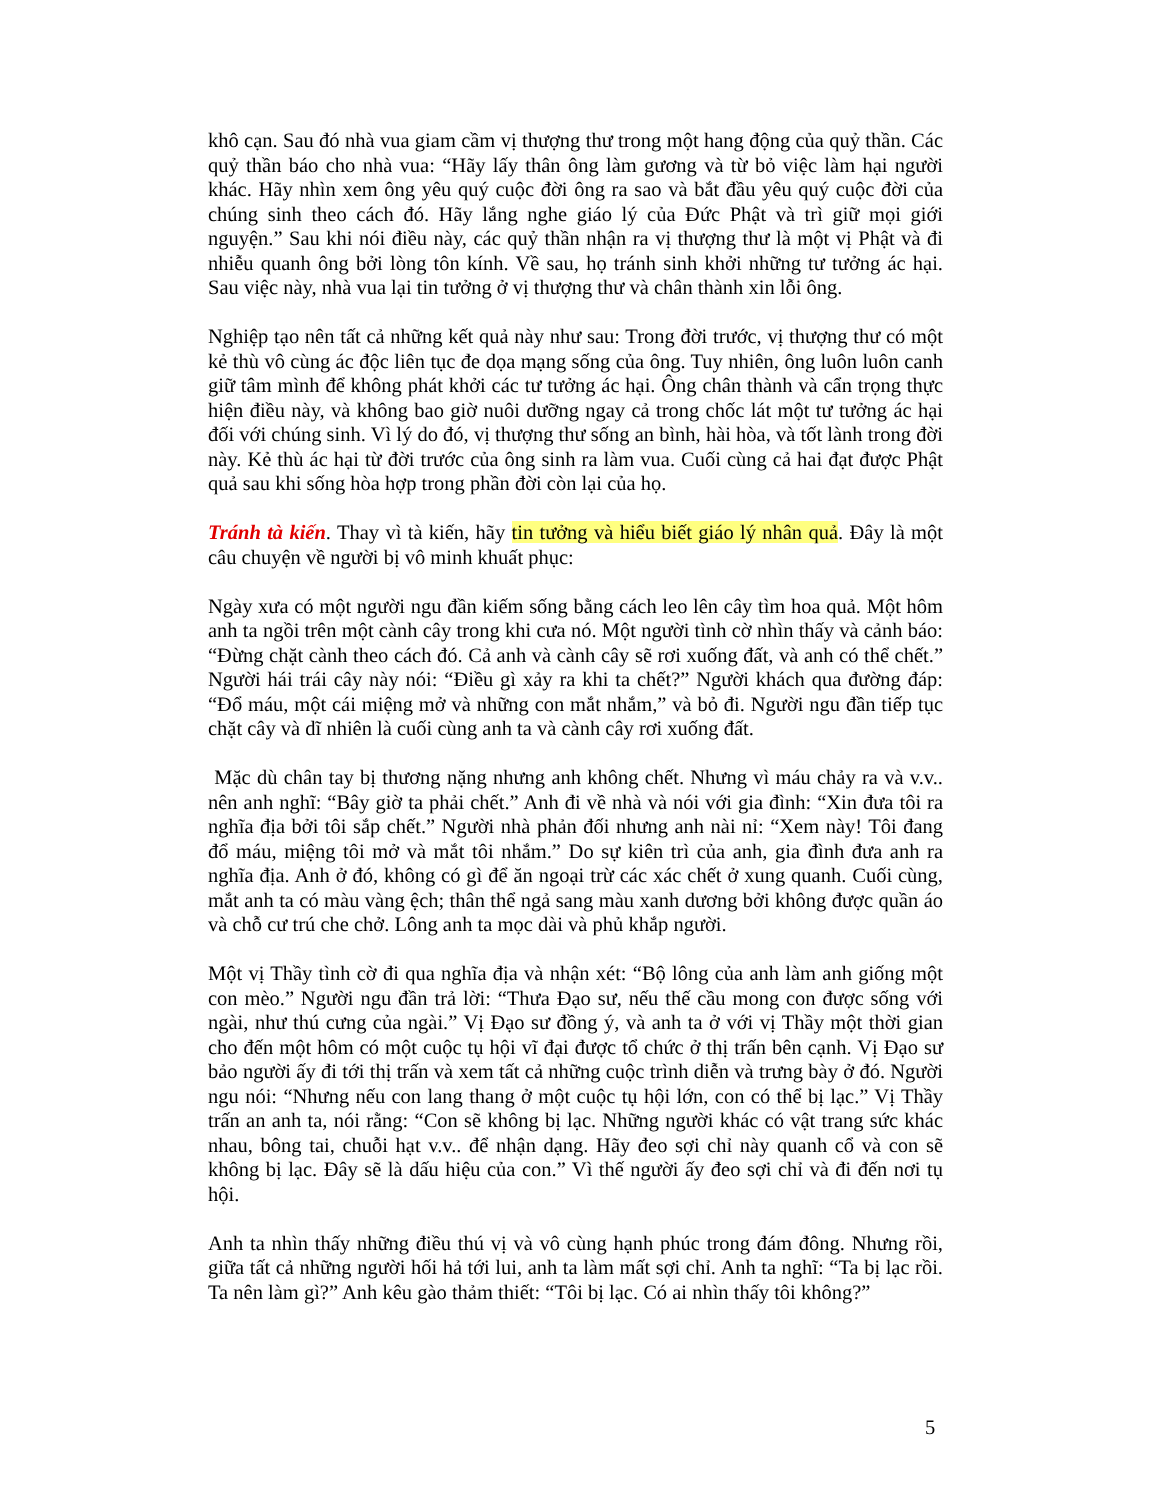khô cạn. Sau đó nhà vua giam cầm vị thượng thư trong một hang động của quỷ thần. Các quỷ thần báo cho nhà vua: “Hãy lấy thân ông làm gương và từ bỏ việc làm hại người khác. Hãy nhìn xem ông yêu quý cuộc đời ông ra sao và bắt đầu yêu quý cuộc đời của chúng sinh theo cách đó. Hãy lắng nghe giáo lý của Đức Phật và trì giữ mọi giới nguyện.” Sau khi nói điều này, các quỷ thần nhận ra vị thượng thư là một vị Phật và đi nhiễu quanh ông bởi lòng tôn kính. Về sau, họ tránh sinh khởi những tư tưởng ác hại. Sau việc này, nhà vua lại tin tưởng ở vị thượng thư và chân thành xin lỗi ông.
Nghiệp tạo nên tất cả những kết quả này như sau: Trong đời trước, vị thượng thư có một kẻ thù vô cùng ác độc liên tục đe dọa mạng sống của ông. Tuy nhiên, ông luôn luôn canh giữ tâm mình để không phát khởi các tư tưởng ác hại. Ông chân thành và cẩn trọng thực hiện điều này, và không bao giờ nuôi dưỡng ngay cả trong chốc lát một tư tưởng ác hại đối với chúng sinh. Vì lý do đó, vị thượng thư sống an bình, hài hòa, và tốt lành trong đời này. Kẻ thù ác hại từ đời trước của ông sinh ra làm vua. Cuối cùng cả hai đạt được Phật quả sau khi sống hòa hợp trong phần đời còn lại của họ.
Tránh tà kiến. Thay vì tà kiến, hãy tin tưởng và hiểu biết giáo lý nhân quả. Đây là một câu chuyện về người bị vô minh khuất phục:
Ngày xưa có một người ngu đần kiếm sống bằng cách leo lên cây tìm hoa quả. Một hôm anh ta ngồi trên một cành cây trong khi cưa nó. Một người tình cờ nhìn thấy và cảnh báo: “Đừng chặt cành theo cách đó. Cả anh và cành cây sẽ rơi xuống đất, và anh có thể chết.” Người hái trái cây này nói: “Điều gì xảy ra khi ta chết?” Người khách qua đường đáp: “Đổ máu, một cái miệng mở và những con mắt nhắm,” và bỏ đi. Người ngu đần tiếp tục chặt cây và dĩ nhiên là cuối cùng anh ta và cành cây rơi xuống đất.
Mặc dù chân tay bị thương nặng nhưng anh không chết. Nhưng vì máu chảy ra và v.v.. nên anh nghĩ: “Bây giờ ta phải chết.” Anh đi về nhà và nói với gia đình: “Xin đưa tôi ra nghĩa địa bởi tôi sắp chết.” Người nhà phản đối nhưng anh nài nỉ: “Xem này! Tôi đang đổ máu, miệng tôi mở và mắt tôi nhắm.” Do sự kiên trì của anh, gia đình đưa anh ra nghĩa địa. Anh ở đó, không có gì để ăn ngoại trừ các xác chết ở xung quanh. Cuối cùng, mắt anh ta có màu vàng ệch; thân thể ngả sang màu xanh dương bởi không được quần áo và chỗ cư trú che chở. Lông anh ta mọc dài và phủ khắp người.
Một vị Thầy tình cờ đi qua nghĩa địa và nhận xét: “Bộ lông của anh làm anh giống một con mèo.” Người ngu đần trả lời: “Thưa Đạo sư, nếu thế cầu mong con được sống với ngài, như thú cưng của ngài.” Vị Đạo sư đồng ý, và anh ta ở với vị Thầy một thời gian cho đến một hôm có một cuộc tụ hội vĩ đại được tổ chức ở thị trấn bên cạnh. Vị Đạo sư bảo người ấy đi tới thị trấn và xem tất cả những cuộc trình diễn và trưng bày ở đó. Người ngu nói: “Nhưng nếu con lang thang ở một cuộc tụ hội lớn, con có thể bị lạc.” Vị Thầy trấn an anh ta, nói rằng: “Con sẽ không bị lạc. Những người khác có vật trang sức khác nhau, bông tai, chuỗi hạt v.v.. để nhận dạng. Hãy đeo sợi chỉ này quanh cổ và con sẽ không bị lạc. Đây sẽ là dấu hiệu của con.” Vì thế người ấy đeo sợi chỉ và đi đến nơi tụ hội.
Anh ta nhìn thấy những điều thú vị và vô cùng hạnh phúc trong đám đông. Nhưng rồi, giữa tất cả những người hối hả tới lui, anh ta làm mất sợi chỉ. Anh ta nghĩ: “Ta bị lạc rồi. Ta nên làm gì?” Anh kêu gào thảm thiết: “Tôi bị lạc. Có ai nhìn thấy tôi không?”
5